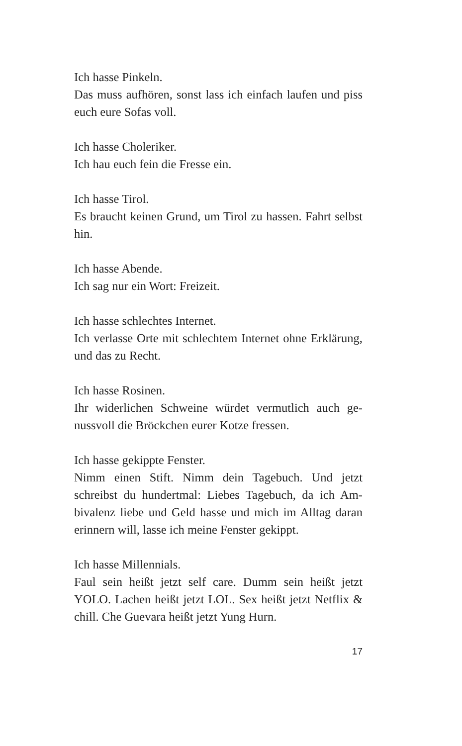Ich hasse Pinkeln.
Das muss aufhören, sonst lass ich einfach laufen und piss euch eure Sofas voll.
Ich hasse Choleriker.
Ich hau euch fein die Fresse ein.
Ich hasse Tirol.
Es braucht keinen Grund, um Tirol zu hassen. Fahrt selbst hin.
Ich hasse Abende.
Ich sag nur ein Wort: Freizeit.
Ich hasse schlechtes Internet.
Ich verlasse Orte mit schlechtem Internet ohne Erklä­rung, und das zu Recht.
Ich hasse Rosinen.
Ihr widerlichen Schweine würdet vermutlich auch ge­nussvoll die Bröckchen eurer Kotze fressen.
Ich hasse gekippte Fenster.
Nimm einen Stift. Nimm dein Tagebuch. Und jetzt schreibst du hundertmal: Liebes Tagebuch, da ich Am­bivalenz liebe und Geld hasse und mich im Alltag daran erinnern will, lasse ich meine Fenster gekippt.
Ich hasse Millennials.
Faul sein heißt jetzt self care. Dumm sein heißt jetzt YOLO. Lachen heißt jetzt LOL. Sex heißt jetzt Netflix & chill. Che Guevara heißt jetzt Yung Hurn.
17